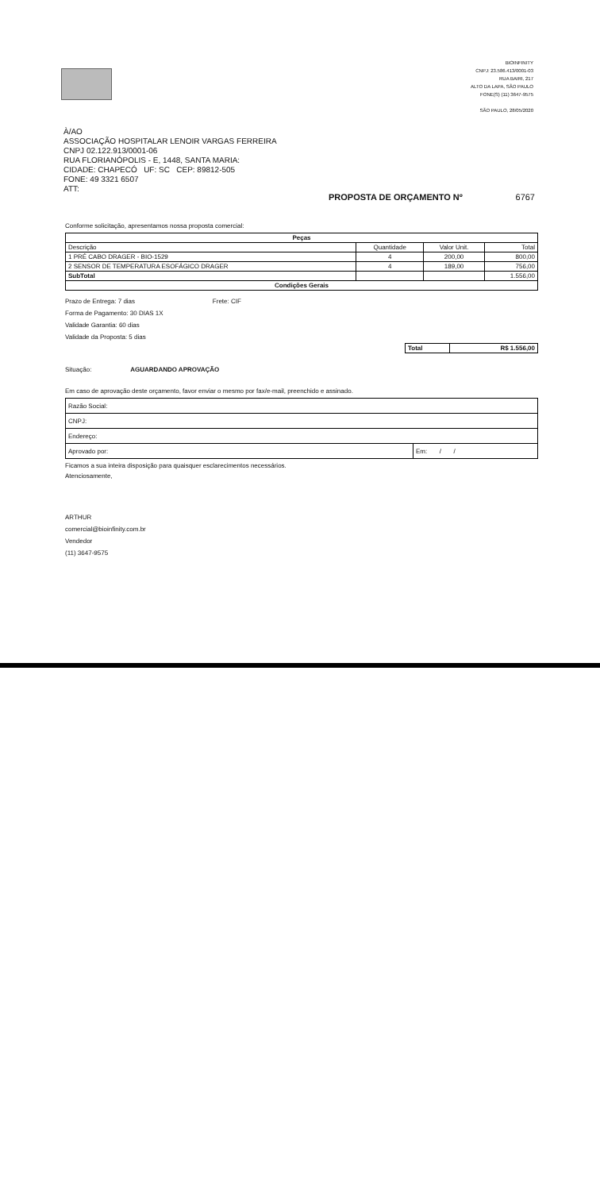BIOINFINITY
CNPJ: 23.586.413/0001-03
RUA BAIRI, 217
ALTO DA LAPA, SÃO PAULO
FONE(S) (11) 3647-9575
SÃO PAULO, 28/05/2020
À/AO
ASSOCIAÇÃO HOSPITALAR LENOIR VARGAS FERREIRA
CNPJ 02.122.913/0001-06
RUA FLORIANÓPOLIS - E, 1448, SANTA MARIA:
CIDADE: CHAPECÓ UF: SC CEP: 89812-505
FONE: 49 3321 6507
ATT:
PROPOSTA DE ORÇAMENTO Nº 6767
Conforme solicitação, apresentamos nossa proposta comercial:
| Peças | | | |
| --- | --- | --- | --- |
| Descrição | Quantidade | Valor Unit. | Total |
| 1 PRÉ CABO DRAGER - BIO-1529 | 4 | 200,00 | 800,00 |
| 2 SENSOR DE TEMPERATURA ESOFÁGICO DRAGER | 4 | 189,00 | 756,00 |
| SubTotal | | | 1.556,00 |
| Condições Gerais | | | |
Prazo de Entrega: 7 dias Frete: CIF
Forma de Pagamento: 30 DIAS 1X
Validade Garantia: 60 dias
Validade da Proposta: 5 dias
| Total | R$ 1.556,00 |
| --- | --- |
Situação: AGUARDANDO APROVAÇÃO
Em caso de aprovação deste orçamento, favor enviar o mesmo por fax/e-mail, preenchido e assinado.
| Razão Social: | |
| CNPJ: | |
| Endereço: | |
| Aprovado por: | Em: / / |
Ficamos a sua inteira disposição para quaisquer esclarecimentos necessários.
Atenciosamente,
ARTHUR
comercial@bioinfinity.com.br
Vendedor
(11) 3647-9575